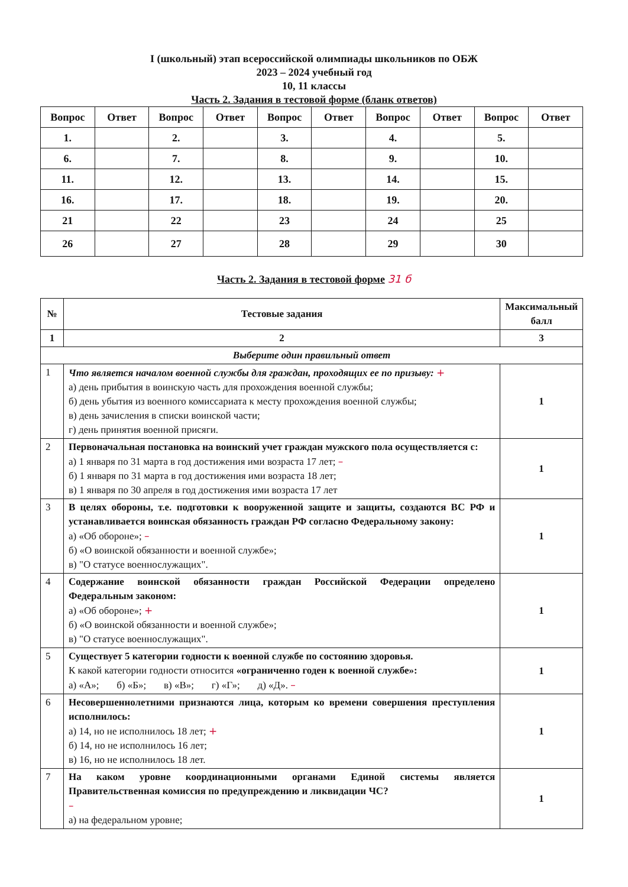I (школьный) этап всероссийской олимпиады школьников по ОБЖ
2023 – 2024 учебный год
10, 11 классы
Часть 2. Задания в тестовой форме (бланк ответов)
| Вопрос | Ответ | Вопрос | Ответ | Вопрос | Ответ | Вопрос | Ответ | Вопрос | Ответ |
| --- | --- | --- | --- | --- | --- | --- | --- | --- | --- |
| 1. | | 2. | | 3. | | 4. | | 5. | |
| 6. | | 7. | | 8. | | 9. | | 10. | |
| 11. | | 12. | | 13. | | 14. | | 15. | |
| 16. | | 17. | | 18. | | 19. | | 20. | |
| 21 | | 22 | | 23 | | 24 | | 25 | |
| 26 | | 27 | | 28 | | 29 | | 30 | |
Часть 2. Задания в тестовой форме 31 б
| № | Тестовые задания | Максимальный балл |
| 1 | 2 | 3 |
| Выберите один правильный ответ | | |
| 1 | Что является началом военной службы для граждан, проходящих ее по призыву: + а) день прибытия в воинскую часть для прохождения военной службы; б) день убытия из военного комиссариата к месту прохождения военной службы; в) день зачисления в списки воинской части; г) день принятия военной присяги. | 1 |
| 2 | Первоначальная постановка на воинский учет граждан мужского пола осуществляется с: а) 1 января по 31 марта в год достижения ими возраста 17 лет; – б) 1 января по 31 марта в год достижения ими возраста 18 лет; в) 1 января по 30 апреля в год достижения ими возраста 17 лет | 1 |
| 3 | В целях обороны, т.е. подготовки к вооруженной защите и защиты, создаются ВС РФ и устанавливается воинская обязанность граждан РФ согласно Федеральному закону: а) «Об обороне»; – б) «О воинской обязанности и военной службе»; в) "О статусе военнослужащих". | 1 |
| 4 | Содержание воинской обязанности граждан Российской Федерации определено Федеральным законом: а) «Об обороне»; + б) «О воинской обязанности и военной службе»; в) "О статусе военнослужащих". | 1 |
| 5 | Существует 5 категории годности к военной службе по состоянию здоровья. К какой категории годности относится «ограниченно годен к военной службе»: а) «А»; б) «Б»; в) «В»; г) «Г»; д) «Д». – | 1 |
| 6 | Несовершеннолетними признаются лица, которым ко времени совершения преступления исполнилось: а) 14, но не исполнилось 18 лет; + б) 14, но не исполнилось 16 лет; в) 16, но не исполнилось 18 лет. | 1 |
| 7 | На каком уровне координационными органами Единой системы является Правительственная комиссия по предупреждению и ликвидации ЧС? – а) на федеральном уровне; | 1 |